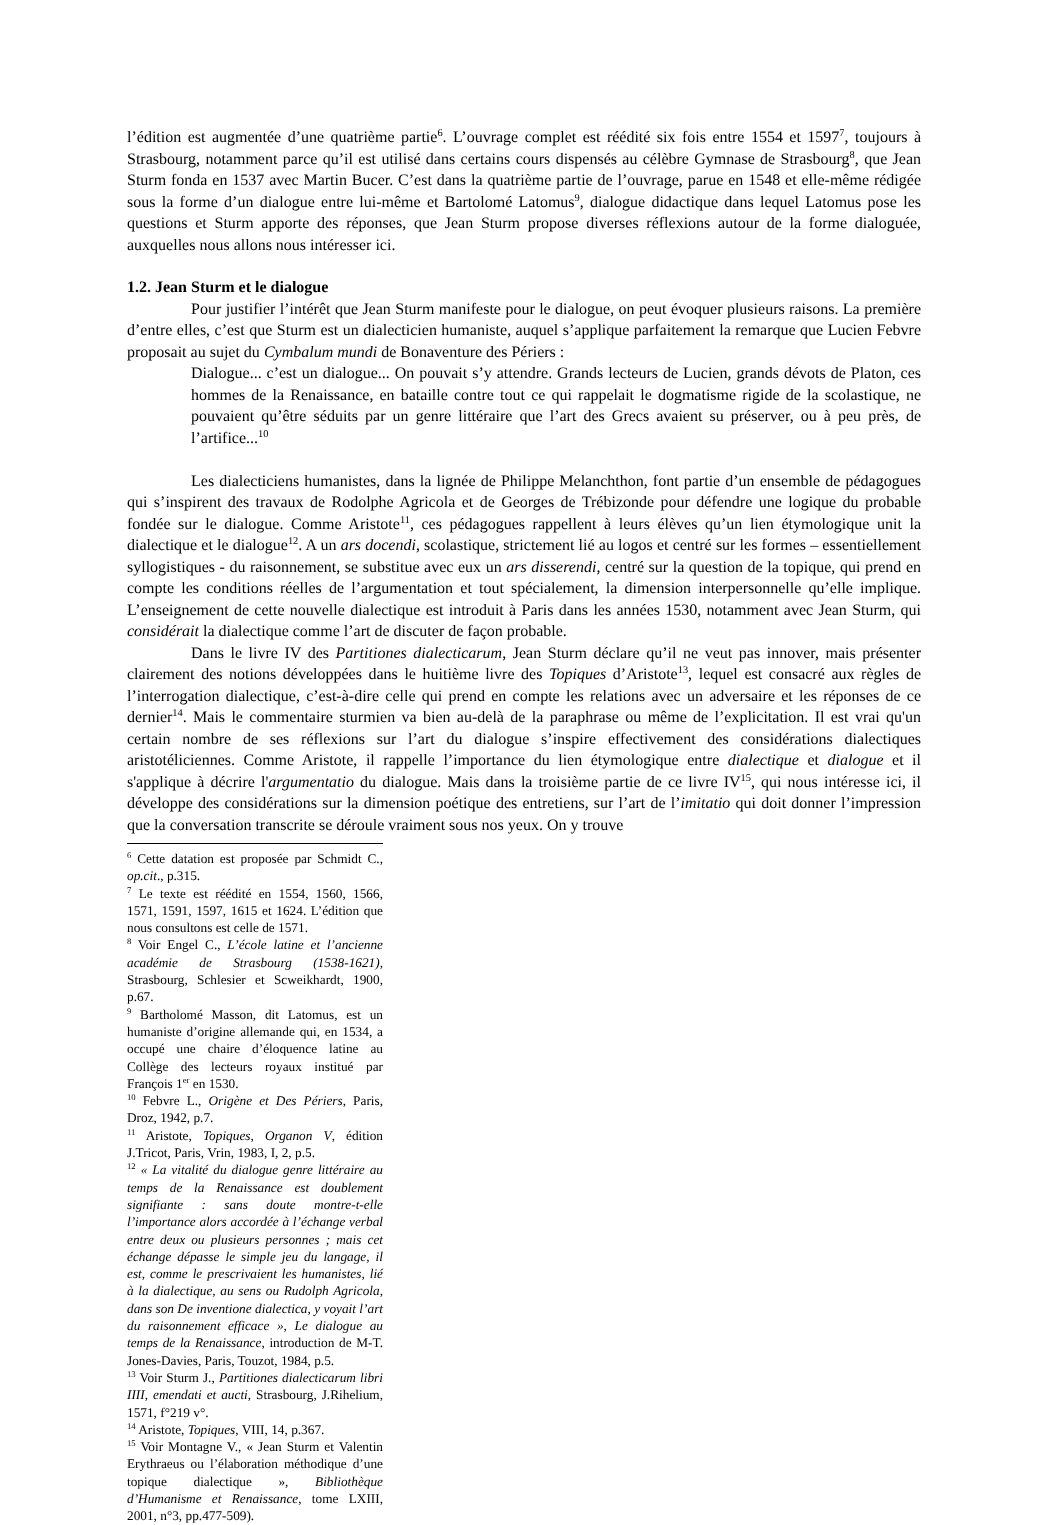l’édition est augmentée d’une quatrième partie<sup>6</sup>. L’ouvrage complet est réédité six fois entre 1554 et 1597<sup>7</sup>, toujours à Strasbourg, notamment parce qu’il est utilisé dans certains cours dispensés au célèbre Gymnase de Strasbourg<sup>8</sup>, que Jean Sturm fonda en 1537 avec Martin Bucer. C’est dans la quatrième partie de l’ouvrage, parue en 1548 et elle-même rédigée sous la forme d’un dialogue entre lui-même et Bartolomé Latomus<sup>9</sup>, dialogue didactique dans lequel Latomus pose les questions et Sturm apporte des réponses, que Jean Sturm propose diverses réflexions autour de la forme dialoguée, auxquelles nous allons nous intéresser ici.
1.2. Jean Sturm et le dialogue
Pour justifier l’intérêt que Jean Sturm manifeste pour le dialogue, on peut évoquer plusieurs raisons. La première d’entre elles, c’est que Sturm est un dialecticien humaniste, auquel s’applique parfaitement la remarque que Lucien Febvre proposait au sujet du Cymbalum mundi de Bonaventure des Périers :
Dialogue... c’est un dialogue... On pouvait s’y attendre. Grands lecteurs de Lucien, grands dévots de Platon, ces hommes de la Renaissance, en bataille contre tout ce qui rappelait le dogmatisme rigide de la scolastique, ne pouvaient qu’être séduits par un genre littéraire que l’art des Grecs avaient su préserver, ou à peu près, de l’artifice...<sup>10</sup>
Les dialecticiens humanistes, dans la lignée de Philippe Melanchthon, font partie d’un ensemble de pédagogues qui s’inspirent des travaux de Rodolphe Agricola et de Georges de Trébizonde pour défendre une logique du probable fondée sur le dialogue. Comme Aristote<sup>11</sup>, ces pédagogues rappellent à leurs élèves qu’un lien étymologique unit la dialectique et le dialogue<sup>12</sup>. A un ars docendi, scolastique, strictement lié au logos et centré sur les formes – essentiellement syllogistiques - du raisonnement, se substitue avec eux un ars disserendi, centré sur la question de la topique, qui prend en compte les conditions réelles de l’argumentation et tout spécialement, la dimension interpersonnelle qu’elle implique. L’enseignement de cette nouvelle dialectique est introduit à Paris dans les années 1530, notamment avec Jean Sturm, qui considérait la dialectique comme l’art de discuter de façon probable.
Dans le livre IV des Partitiones dialecticarum, Jean Sturm déclare qu’il ne veut pas innover, mais présenter clairement des notions développées dans le huitième livre des Topiques d’Aristote<sup>13</sup>, lequel est consacré aux règles de l’interrogation dialectique, c’est-à-dire celle qui prend en compte les relations avec un adversaire et les réponses de ce dernier<sup>14</sup>. Mais le commentaire sturmien va bien au-delà de la paraphrase ou même de l’explicitation. Il est vrai qu'un certain nombre de ses réflexions sur l’art du dialogue s’inspire effectivement des considérations dialectiques aristotéliciennes. Comme Aristote, il rappelle l’importance du lien étymologique entre dialectique et dialogue et il s'applique à décrire l'argumentatio du dialogue. Mais dans la troisième partie de ce livre IV<sup>15</sup>, qui nous intéresse ici, il développe des considérations sur la dimension poétique des entretiens, sur l’art de l’imitatio qui doit donner l’impression que la conversation transcrite se déroule vraiment sous nos yeux. On y trouve
<sup>6</sup> Cette datation est proposée par Schmidt C., op.cit., p.315.
<sup>7</sup> Le texte est réédité en 1554, 1560, 1566, 1571, 1591, 1597, 1615 et 1624. L’édition que nous consultons est celle de 1571.
<sup>8</sup> Voir Engel C., L’école latine et l’ancienne académie de Strasbourg (1538-1621), Strasbourg, Schlesier et Scweikhardt, 1900, p.67.
<sup>9</sup> Bartholomé Masson, dit Latomus, est un humaniste d’origine allemande qui, en 1534, a occupé une chaire d’éloquence latine au Collège des lecteurs royaux institué par François 1<sup>er</sup> en 1530.
<sup>10</sup> Febvre L., Origène et Des Périers, Paris, Droz, 1942, p.7.
<sup>11</sup> Aristote, Topiques, Organon V, édition J.Tricot, Paris, Vrin, 1983, I, 2, p.5.
<sup>12</sup> « La vitalité du dialogue genre littéraire au temps de la Renaissance est doublement signifiante : sans doute montre-t-elle l’importance alors accordée à l’échange verbal entre deux ou plusieurs personnes ; mais cet échange dépasse le simple jeu du langage, il est, comme le prescrivaient les humanistes, lié à la dialectique, au sens ou Rudolph Agricola, dans son De inventione dialectica, y voyait l’art du raisonnement efficace », Le dialogue au temps de la Renaissance, introduction de M-T. Jones-Davies, Paris, Touzot, 1984, p.5.
<sup>13</sup> Voir Sturm J., Partitiones dialecticarum libri IIII, emendati et aucti, Strasbourg, J.Rihelium, 1571, f°219 v°.
<sup>14</sup> Aristote, Topiques, VIII, 14, p.367.
<sup>15</sup> Voir Montagne V., « Jean Sturm et Valentin Erythraeus ou l’élaboration méthodique d’une topique dialectique », Bibliothèque d’Humanisme et Renaissance, tome LXIII, 2001, n°3, pp.477-509).